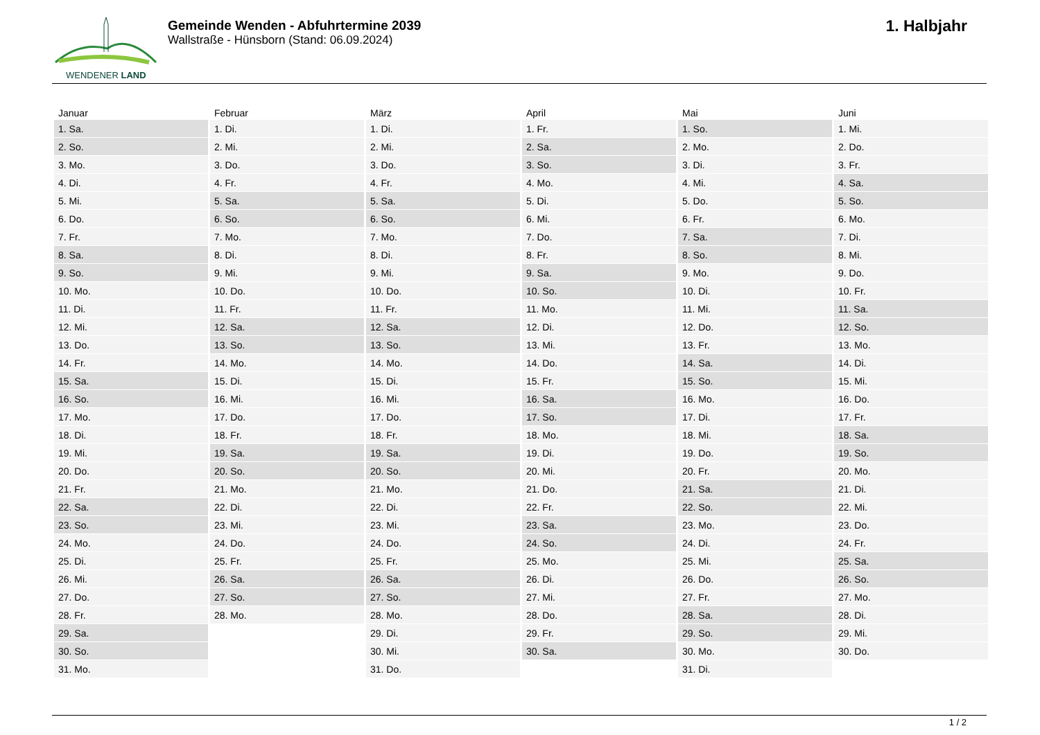WENDENER LAND
Gemeinde Wenden - Abfuhrtermine 2039
Wallstraße - Hünsborn (Stand: 06.09.2024)
1. Halbjahr
| Januar | Februar | März | April | Mai | Juni |
| --- | --- | --- | --- | --- | --- |
| 1. Sa. | 1. Di. | 1. Di. | 1. Fr. | 1. So. | 1. Mi. |
| 2. So. | 2. Mi. | 2. Mi. | 2. Sa. | 2. Mo. | 2. Do. |
| 3. Mo. | 3. Do. | 3. Do. | 3. So. | 3. Di. | 3. Fr. |
| 4. Di. | 4. Fr. | 4. Fr. | 4. Mo. | 4. Mi. | 4. Sa. |
| 5. Mi. | 5. Sa. | 5. Sa. | 5. Di. | 5. Do. | 5. So. |
| 6. Do. | 6. So. | 6. So. | 6. Mi. | 6. Fr. | 6. Mo. |
| 7. Fr. | 7. Mo. | 7. Mo. | 7. Do. | 7. Sa. | 7. Di. |
| 8. Sa. | 8. Di. | 8. Di. | 8. Fr. | 8. So. | 8. Mi. |
| 9. So. | 9. Mi. | 9. Mi. | 9. Sa. | 9. Mo. | 9. Do. |
| 10. Mo. | 10. Do. | 10. Do. | 10. So. | 10. Di. | 10. Fr. |
| 11. Di. | 11. Fr. | 11. Fr. | 11. Mo. | 11. Mi. | 11. Sa. |
| 12. Mi. | 12. Sa. | 12. Sa. | 12. Di. | 12. Do. | 12. So. |
| 13. Do. | 13. So. | 13. So. | 13. Mi. | 13. Fr. | 13. Mo. |
| 14. Fr. | 14. Mo. | 14. Mo. | 14. Do. | 14. Sa. | 14. Di. |
| 15. Sa. | 15. Di. | 15. Di. | 15. Fr. | 15. So. | 15. Mi. |
| 16. So. | 16. Mi. | 16. Mi. | 16. Sa. | 16. Mo. | 16. Do. |
| 17. Mo. | 17. Do. | 17. Do. | 17. So. | 17. Di. | 17. Fr. |
| 18. Di. | 18. Fr. | 18. Fr. | 18. Mo. | 18. Mi. | 18. Sa. |
| 19. Mi. | 19. Sa. | 19. Sa. | 19. Di. | 19. Do. | 19. So. |
| 20. Do. | 20. So. | 20. So. | 20. Mi. | 20. Fr. | 20. Mo. |
| 21. Fr. | 21. Mo. | 21. Mo. | 21. Do. | 21. Sa. | 21. Di. |
| 22. Sa. | 22. Di. | 22. Di. | 22. Fr. | 22. So. | 22. Mi. |
| 23. So. | 23. Mi. | 23. Mi. | 23. Sa. | 23. Mo. | 23. Do. |
| 24. Mo. | 24. Do. | 24. Do. | 24. So. | 24. Di. | 24. Fr. |
| 25. Di. | 25. Fr. | 25. Fr. | 25. Mo. | 25. Mi. | 25. Sa. |
| 26. Mi. | 26. Sa. | 26. Sa. | 26. Di. | 26. Do. | 26. So. |
| 27. Do. | 27. So. | 27. So. | 27. Mi. | 27. Fr. | 27. Mo. |
| 28. Fr. | 28. Mo. | 28. Mo. | 28. Do. | 28. Sa. | 28. Di. |
| 29. Sa. | | 29. Di. | 29. Fr. | 29. So. | 29. Mi. |
| 30. So. | | 30. Mi. | 30. Sa. | 30. Mo. | 30. Do. |
| 31. Mo. | | 31. Do. | | 31. Di. | |
1 / 2